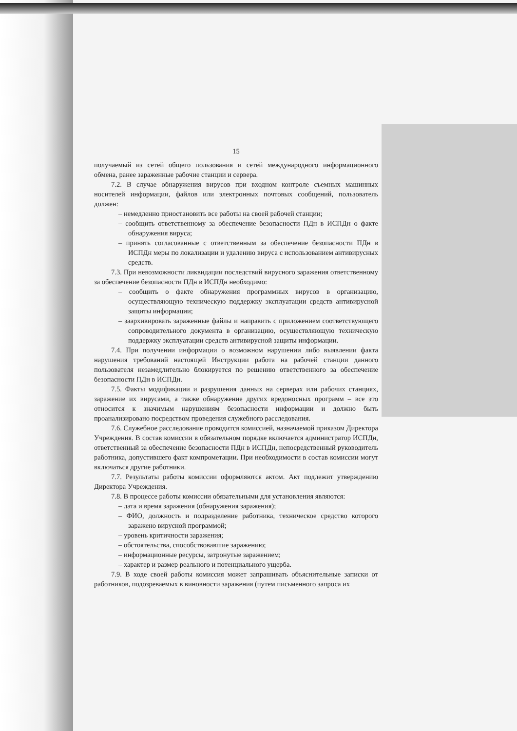15
получаемый из сетей общего пользования и сетей международного информационного обмена, ранее зараженные рабочие станции и сервера.
7.2. В случае обнаружения вирусов при входном контроле съемных машинных носителей информации, файлов или электронных почтовых сообщений, пользователь должен:
– немедленно приостановить все работы на своей рабочей станции;
– сообщить ответственному за обеспечение безопасности ПДн в ИСПДн о факте обнаружения вируса;
– принять согласованные с ответственным за обеспечение безопасности ПДн в ИСПДн меры по локализации и удалению вируса с использованием антивирусных средств.
7.3. При невозможности ликвидации последствий вирусного заражения ответственному за обеспечение безопасности ПДн в ИСПДн необходимо:
– сообщить о факте обнаружения программных вирусов в организацию, осуществляющую техническую поддержку эксплуатации средств антивирусной защиты информации;
– заархивировать зараженные файлы и направить с приложением соответствующего сопроводительного документа в организацию, осуществляющую техническую поддержку эксплуатации средств антивирусной защиты информации.
7.4. При получении информации о возможном нарушении либо выявлении факта нарушения требований настоящей Инструкции работа на рабочей станции данного пользователя незамедлительно блокируется по решению ответственного за обеспечение безопасности ПДн в ИСПДн.
7.5. Факты модификации и разрушения данных на серверах или рабочих станциях, заражение их вирусами, а также обнаружение других вредоносных программ – все это относится к значимым нарушениям безопасности информации и должно быть проанализировано посредством проведения служебного расследования.
7.6. Служебное расследование проводится комиссией, назначаемой приказом Директора Учреждения. В состав комиссии в обязательном порядке включается администратор ИСПДн, ответственный за обеспечение безопасности ПДн в ИСПДн, непосредственный руководитель работника, допустившего факт компрометации. При необходимости в состав комиссии могут включаться другие работники.
7.7. Результаты работы комиссии оформляются актом. Акт подлежит утверждению Директора Учреждения.
7.8. В процессе работы комиссии обязательными для установления являются:
– дата и время заражения (обнаружения заражения);
– ФИО, должность и подразделение работника, техническое средство которого заражено вирусной программой;
– уровень критичности заражения;
– обстоятельства, способствовавшие заражению;
– информационные ресурсы, затронутые заражением;
– характер и размер реального и потенциального ущерба.
7.9. В ходе своей работы комиссия может запрашивать объяснительные записки от работников, подозреваемых в виновности заражения (путем письменного запроса их